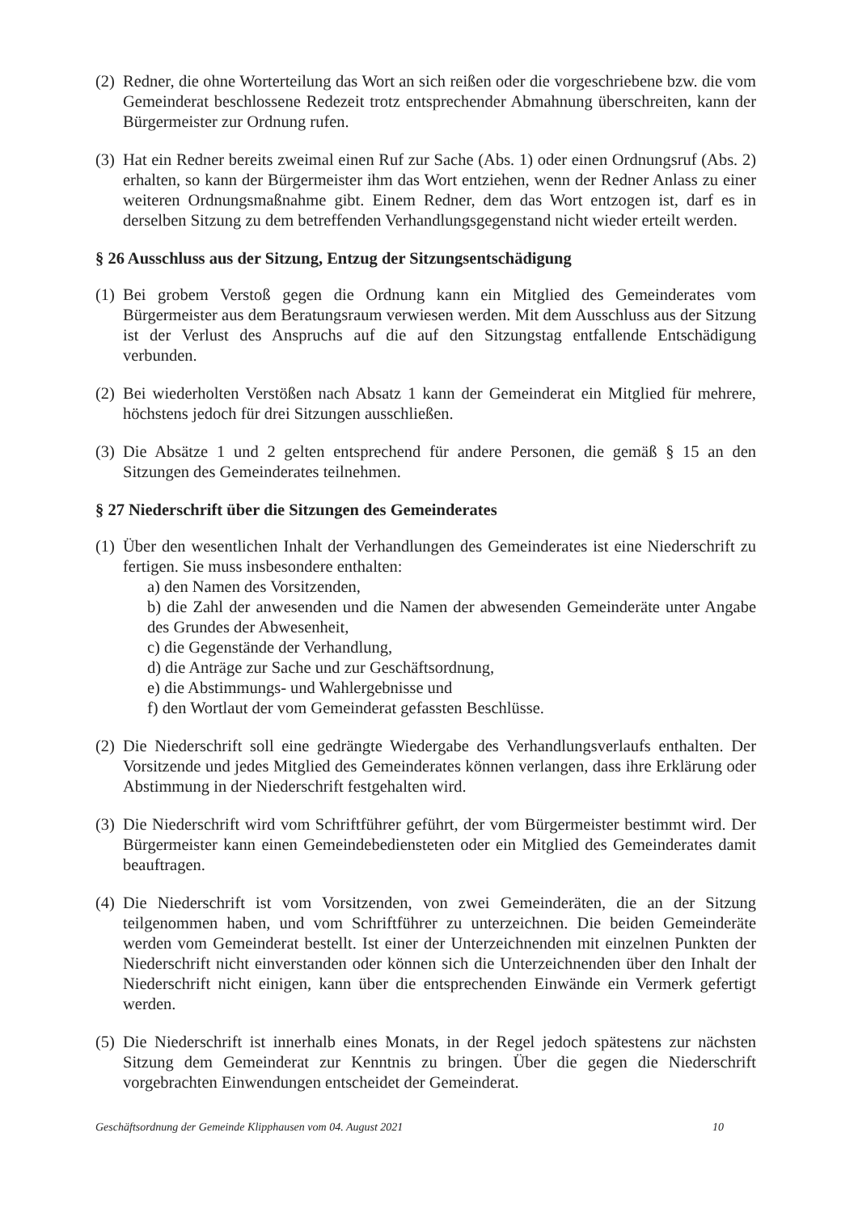(2) Redner, die ohne Worterteilung das Wort an sich reißen oder die vorgeschriebene bzw. die vom Gemeinderat beschlossene Redezeit trotz entsprechender Abmahnung überschreiten, kann der Bürgermeister zur Ordnung rufen.
(3) Hat ein Redner bereits zweimal einen Ruf zur Sache (Abs. 1) oder einen Ordnungsruf (Abs. 2) erhalten, so kann der Bürgermeister ihm das Wort entziehen, wenn der Redner Anlass zu einer weiteren Ordnungsmaßnahme gibt. Einem Redner, dem das Wort entzogen ist, darf es in derselben Sitzung zu dem betreffenden Verhandlungsgegenstand nicht wieder erteilt werden.
§ 26 Ausschluss aus der Sitzung, Entzug der Sitzungsentschädigung
(1) Bei grobem Verstoß gegen die Ordnung kann ein Mitglied des Gemeinderates vom Bürgermeister aus dem Beratungsraum verwiesen werden. Mit dem Ausschluss aus der Sitzung ist der Verlust des Anspruchs auf die auf den Sitzungstag entfallende Entschädigung verbunden.
(2) Bei wiederholten Verstößen nach Absatz 1 kann der Gemeinderat ein Mitglied für mehrere, höchstens jedoch für drei Sitzungen ausschließen.
(3) Die Absätze 1 und 2 gelten entsprechend für andere Personen, die gemäß § 15 an den Sitzungen des Gemeinderates teilnehmen.
§ 27 Niederschrift über die Sitzungen des Gemeinderates
(1) Über den wesentlichen Inhalt der Verhandlungen des Gemeinderates ist eine Niederschrift zu fertigen. Sie muss insbesondere enthalten:
a) den Namen des Vorsitzenden,
b) die Zahl der anwesenden und die Namen der abwesenden Gemeinderäte unter Angabe des Grundes der Abwesenheit,
c) die Gegenstände der Verhandlung,
d) die Anträge zur Sache und zur Geschäftsordnung,
e) die Abstimmungs- und Wahlergebnisse und
f) den Wortlaut der vom Gemeinderat gefassten Beschlüsse.
(2) Die Niederschrift soll eine gedrängte Wiedergabe des Verhandlungsverlaufs enthalten. Der Vorsitzende und jedes Mitglied des Gemeinderates können verlangen, dass ihre Erklärung oder Abstimmung in der Niederschrift festgehalten wird.
(3) Die Niederschrift wird vom Schriftführer geführt, der vom Bürgermeister bestimmt wird. Der Bürgermeister kann einen Gemeindebediensteten oder ein Mitglied des Gemeinderates damit beauftragen.
(4) Die Niederschrift ist vom Vorsitzenden, von zwei Gemeinderäten, die an der Sitzung teilgenommen haben, und vom Schriftführer zu unterzeichnen. Die beiden Gemeinderäte werden vom Gemeinderat bestellt. Ist einer der Unterzeichnenden mit einzelnen Punkten der Niederschrift nicht einverstanden oder können sich die Unterzeichnenden über den Inhalt der Niederschrift nicht einigen, kann über die entsprechenden Einwände ein Vermerk gefertigt werden.
(5) Die Niederschrift ist innerhalb eines Monats, in der Regel jedoch spätestens zur nächsten Sitzung dem Gemeinderat zur Kenntnis zu bringen. Über die gegen die Niederschrift vorgebrachten Einwendungen entscheidet der Gemeinderat.
Geschäftsordnung der Gemeinde Klipphausen vom 04. August 2021 10